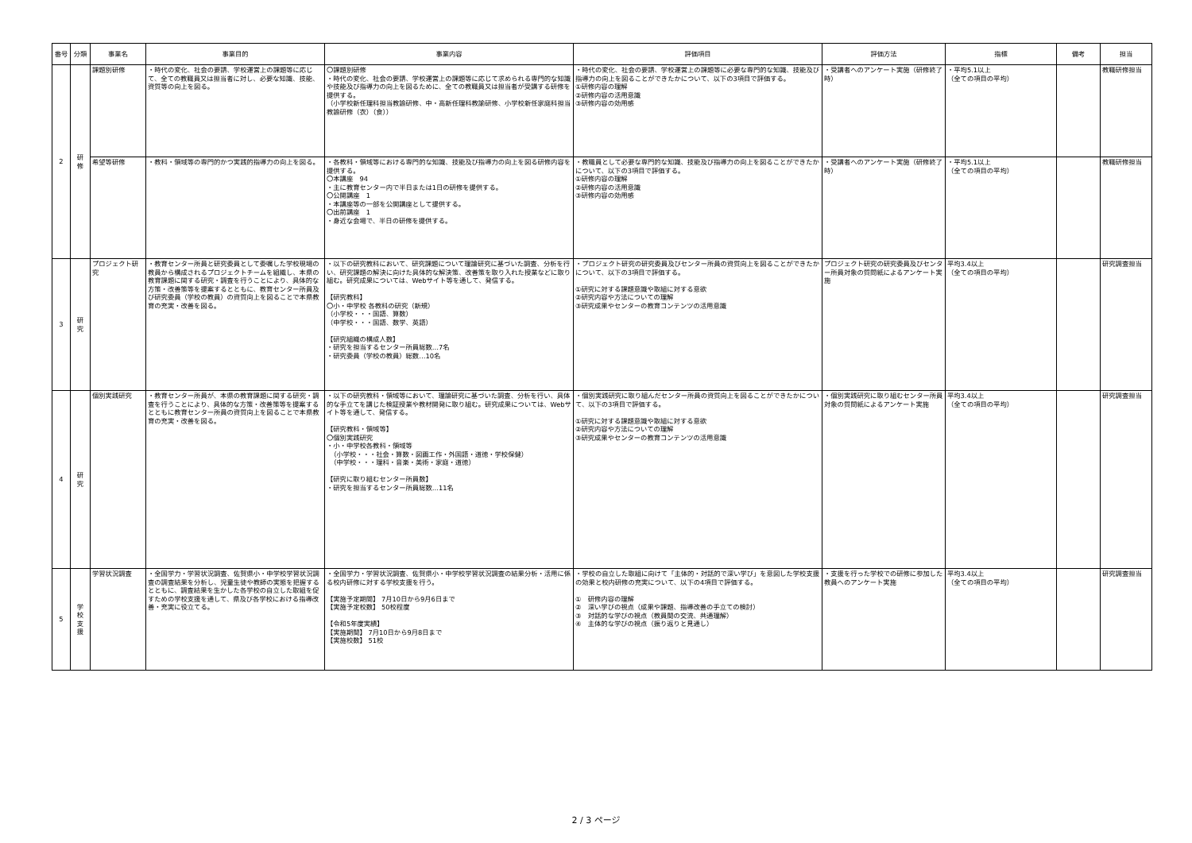| 番号 | 分類 | 事業名 | 事業目的 | 事業内容 | 評価項目 | 評価方法 | 指標 | 備考 | 担当 |
| --- | --- | --- | --- | --- | --- | --- | --- | --- | --- |
| 2 | 研 修 | 課題別研修 | ・時代の変化、社会の要請、学校運営上の課題等に応じて、全ての教職員又は担当者に対し、必要な知識、技能、資質等の向上を図る。 | 〇課題別研修 ・時代の変化、社会の要請、学校運営上の課題等に応じて求められる専門的な知識や技能及び指導力の向上を図るために、全ての教職員又は担当者が受講する研修を提供する。 （小学校新任理科担当教諭研修、中・高新任理科教諭研修、小学校新任家庭科担当教諭研修（衣）（食）） | ・時代の変化、社会の要請、学校運営上の課題等に必要な専門的な知識、技能及び指導力の向上を図ることができたかについて、以下の3項目で評価する。 ①研修内容の理解 ②研修内容の活用意識 ③研修内容の効用感 | ・受講者へのアンケート実施（研修終了時） | ・平均5.1以上 （全ての項目の平均） | | 教職研修担当 |
| | | 希望等研修 | ・教科・領域等の専門的かつ実践的指導力の向上を図る。 | ・各教科・領域等における専門的な知識、技能及び指導力の向上を図る研修内容を提供する。 〇本講座 94 ・主に教育センター内で半日または1日の研修を提供する。 〇公開講座 1 ・本講座等の一部を公開講座として提供する。 〇出前講座 1 ・身近な会場で、半日の研修を提供する。 | ・教職員として必要な専門的な知識、技能及び指導力の向上を図ることができたかについて、以下の3項目で評価する。 ①研修内容の理解 ②研修内容の活用意識 ③研修内容の効用感 | ・受講者へのアンケート実施（研修終了時） | ・平均5.1以上 （全ての項目の平均） | | 教職研修担当 |
| 3 | 研 究 | プロジェクト研究 | ・教育センター所員と研究委員として委嘱した学校現場の教員から構成されるプロジェクトチームを組織し、本県の教育課題に関する研究・調査を行うことにより、具体的な方策・改善策等を提案するとともに、教育センター所員及び研究委員（学校の教員）の資質向上を図ることで本県教育の充実・改善を図る。 | ・以下の研究教科において、研究課題について理論研究に基づいた調査、分析を行い、研究課題の解決に向けた具体的な解決策、改善策を取り入れた授業などに取り組む。研究成果については、Webサイト等を通して、発信する。 【研究教科】 〇小・中学校 各教科の研究（新規） （小学校・・・国語、算数） （中学校・・・国語、数学、英語） 【研究組織の構成人数】 ・研究を担当するセンター所員総数…7名 ・研究委員（学校の教員）総数…10名 | ・プロジェクト研究の研究委員及びセンター所員の資質向上を図ることができたかについて、以下の3項目で評価する。 ①研究に対する課題意識や取組に対する意欲 ②研究内容や方法についての理解 ③研究成果やセンターの教育コンテンツの活用意識 | プロジェクト研究の研究委員及びセンター所員対象の質問紙によるアンケート実施 | 平均3.4以上 （全ての項目の平均） | | 研究調査担当 |
| 4 | 研 究 | 個別実践研究 | ・教育センター所員が、本県の教育課題に関する研究・調査を行うことにより、具体的な方策・改善策等を提案するとともに教育センター所員の資質向上を図ることで本県教育の充実・改善を図る。 | ・以下の研究教科・領域等において、理論研究に基づいた調査、分析を行い、具体的な手立てを講じた検証授業や教材開発に取り組む。研究成果については、Webサイト等を通して、発信する。 【研究教科・領域等】 〇個別実践研究 ・小・中学校各教科・領域等 （小学校・・・社会・算数・図画工作・外国語・道徳・学校保健） （中学校・・・理科・音楽・美術・家庭・道徳） 【研究に取り組むセンター所員数】 ・研究を担当するセンター所員総数…11名 | ・個別実践研究に取り組んだセンター所員の資質向上を図ることができたかについて、以下の3項目で評価する。 ①研究に対する課題意識や取組に対する意欲 ②研究内容や方法についての理解 ③研究成果やセンターの教育コンテンツの活用意識 | ・個別実践研究に取り組むセンター所員対象の質問紙によるアンケート実施 | 平均3.4以上 （全ての項目の平均） | | 研究調査担当 |
| 5 | 学 校 支 援 | 学習状況調査 | ・全国学力・学習状況調査、佐賀県小・中学校学習状況調査の調査結果を分析し、児童生徒や教師の実態を把握するとともに、調査結果を生かした各学校の自立した取組を促すための学校支援を通して、県及び各学校における指導改善・充実に役立てる。 | ・全国学力・学習状況調査、佐賀県小・中学校学習状況調査の結果分析・活用に係る校内研修に対する学校支援を行う。 【実施予定期間】 7月10日から9月6日まで 【実施予定校数】 50校程度 【令和5年度実績】 【実施期間】 7月10日から9月8日まで 【実施校数】 51校 | ・学校の自立した取組に向けて「主体的・対話的で深い学び」を意図した学校支援の効果と校内研修の充実について、以下の4項目で評価する。 ① 研修内容の理解 ② 深い学びの視点（成果や課題、指導改善の手立ての検討） ③ 対話的な学びの視点（教員間の交流、共通理解） ④ 主体的な学びの視点（振り返りと見通し） | ・支援を行った学校での研修に参加した教員へのアンケート実施 | 平均3.4以上 （全ての項目の平均） | | 研究調査担当 |
2 / 3 ページ